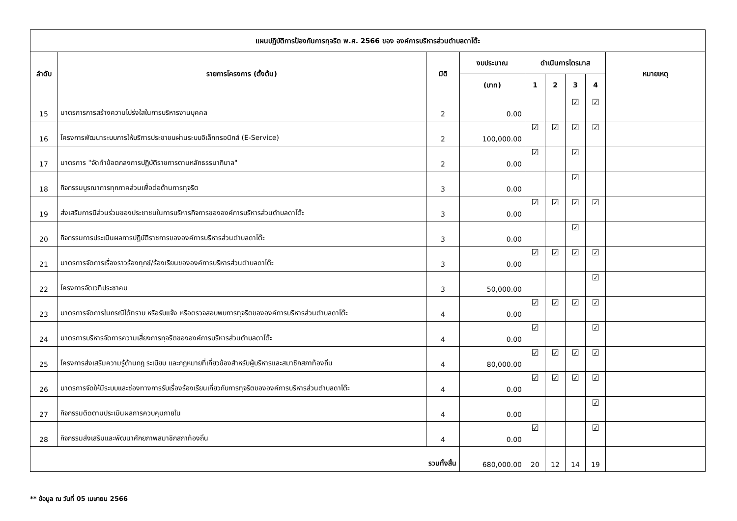| แผนปฏิบัติการป้องกันการทุจริต พ.ศ. 2566 ของ องค์การบริหารส่วนตำบลดาโต๊ะ | | | | | | | | |
| ลำดับ | รายการโครงการ (ตั้งต้น) | มิติ | งบประมาณ | ดำเนินการไตรมาส | | | | หมายเหตุ |
| | | | (บาท) | 1 | 2 | 3 | 4 | |
| 15 | มาตรการการสร้างความโปร่งใสในการบริหารงานบุคคล | 2 | 0.00 | | | ☑ | ☑ | |
| 16 | โครงการพัฒนาระบบการให้บริการประชาชนผ่านระบบอิเล็กทรอนิกส์ (E-Service) | 2 | 100,000.00 | ☑ | ☑ | ☑ | ☑ | |
| 17 | มาตรการ "จัดทำข้อตกลงการปฏิบัติราชการตามหลักธรรมาภิบาล" | 2 | 0.00 | ☑ | | ☑ | | |
| 18 | กิจกรรมบูรณาการทุกภาคส่วนเพื่อต่อต้านการทุจริต | 3 | 0.00 | | | ☑ | | |
| 19 | ส่งเสริมการมีส่วนร่วมของประชาชนในการบริหารกิจการขององค์การบริหารส่วนตำบลดาโต๊ะ | 3 | 0.00 | ☑ | ☑ | ☑ | ☑ | |
| 20 | กิจกรรมการประเมินผลการปฏิบัติราชการขององค์การบริหารส่วนตำบลดาโต๊ะ | 3 | 0.00 | | | ☑ | | |
| 21 | มาตรการจัดการเรื่องราวร้องทุกข์/ร้องเรียนขององค์การบริหารส่วนตำบลดาโต๊ะ | 3 | 0.00 | ☑ | ☑ | ☑ | ☑ | |
| 22 | โครงการจัดเวทีประชาคม | 3 | 50,000.00 | | | | ☑ | |
| 23 | มาตรการจัดการในกรณีได้ทราบ หรือรับแจ้ง หรือตรวจสอบพบการทุจริตขององค์การบริหารส่วนตำบลดาโต๊ะ | 4 | 0.00 | ☑ | ☑ | ☑ | ☑ | |
| 24 | มาตรการบริหารจัดการความเสี่ยงการทุจริตขององค์การบริหารส่วนตำบลดาโต๊ะ | 4 | 0.00 | ☑ | | | ☑ | |
| 25 | โครงการส่งเสริมความรู้ด้านกฎ ระเบียบ และกฎหมายที่เกี่ยวข้องสำหรับผู้บริหารและสมาชิกสภาท้องถิ่น | 4 | 80,000.00 | ☑ | ☑ | ☑ | ☑ | |
| 26 | มาตรการจัดให้มีระบบและช่องทางการรับเรื่องร้องเรียนเกี่ยวกับการทุจริตขององค์การบริหารส่วนตำบลดาโต๊ะ | 4 | 0.00 | ☑ | ☑ | ☑ | ☑ | |
| 27 | กิจกรรมติดตามประเมินผลการควบคุมภายใน | 4 | 0.00 | | | | ☑ | |
| 28 | กิจกรรมส่งเสริมและพัฒนาศักยภาพสมาชิกสภาท้องถิ่น | 4 | 0.00 | ☑ | | | ☑ | |
| รวมทั้งสิ้น | | | 680,000.00 | 20 | 12 | 14 | 19 | |
** ข้อมูล ณ วันที่ 05 เมษายน 2566